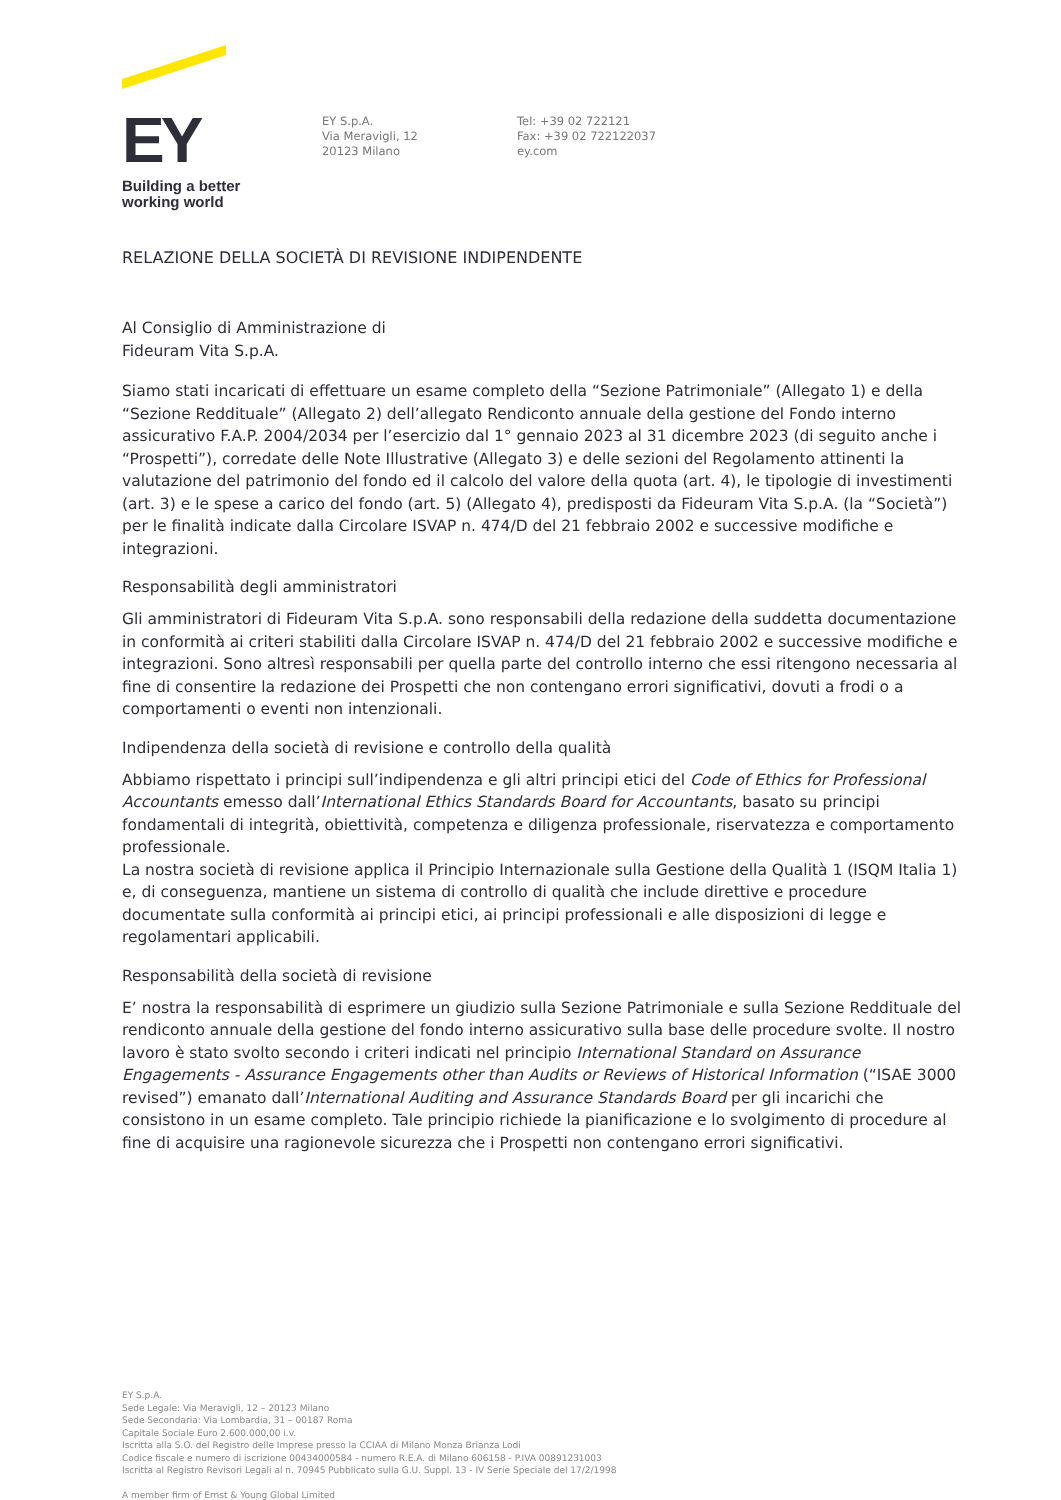EY
Building a better
working world
EY S.p.A.
Via Meravigli, 12
20123 Milano
Tel: +39 02 722121
Fax: +39 02 722122037
ey.com
RELAZIONE DELLA SOCIETÀ DI REVISIONE INDIPENDENTE
Al Consiglio di Amministrazione di
Fideuram Vita S.p.A.
Siamo stati incaricati di effettuare un esame completo della “Sezione Patrimoniale” (Allegato 1) e della “Sezione Reddituale” (Allegato 2) dell’allegato Rendiconto annuale della gestione del Fondo interno assicurativo F.A.P. 2004/2034 per l’esercizio dal 1° gennaio 2023 al 31 dicembre 2023 (di seguito anche i “Prospetti”), corredate delle Note Illustrative (Allegato 3) e delle sezioni del Regolamento attinenti la valutazione del patrimonio del fondo ed il calcolo del valore della quota (art. 4), le tipologie di investimenti (art. 3) e le spese a carico del fondo (art. 5) (Allegato 4), predisposti da Fideuram Vita S.p.A. (la “Società”) per le finalità indicate dalla Circolare ISVAP n. 474/D del 21 febbraio 2002 e successive modifiche e integrazioni.
Responsabilità degli amministratori
Gli amministratori di Fideuram Vita S.p.A. sono responsabili della redazione della suddetta documentazione in conformità ai criteri stabiliti dalla Circolare ISVAP n. 474/D del 21 febbraio 2002 e successive modifiche e integrazioni. Sono altresì responsabili per quella parte del controllo interno che essi ritengono necessaria al fine di consentire la redazione dei Prospetti che non contengano errori significativi, dovuti a frodi o a comportamenti o eventi non intenzionali.
Indipendenza della società di revisione e controllo della qualità
Abbiamo rispettato i principi sull’indipendenza e gli altri principi etici del Code of Ethics for Professional Accountants emesso dall’International Ethics Standards Board for Accountants, basato su principi fondamentali di integrità, obiettività, competenza e diligenza professionale, riservatezza e comportamento professionale.
La nostra società di revisione applica il Principio Internazionale sulla Gestione della Qualità 1 (ISQM Italia 1) e, di conseguenza, mantiene un sistema di controllo di qualità che include direttive e procedure documentate sulla conformità ai principi etici, ai principi professionali e alle disposizioni di legge e regolamentari applicabili.
Responsabilità della società di revisione
E’ nostra la responsabilità di esprimere un giudizio sulla Sezione Patrimoniale e sulla Sezione Reddituale del rendiconto annuale della gestione del fondo interno assicurativo sulla base delle procedure svolte. Il nostro lavoro è stato svolto secondo i criteri indicati nel principio International Standard on Assurance Engagements - Assurance Engagements other than Audits or Reviews of Historical Information (“ISAE 3000 revised”) emanato dall’International Auditing and Assurance Standards Board per gli incarichi che consistono in un esame completo. Tale principio richiede la pianificazione e lo svolgimento di procedure al fine di acquisire una ragionevole sicurezza che i Prospetti non contengano errori significativi.
EY S.p.A.
Sede Legale: Via Meravigli, 12 – 20123 Milano
Sede Secondaria: Via Lombardia, 31 – 00187 Roma
Capitale Sociale Euro 2.600.000,00 i.v.
Iscritta alla S.O. del Registro delle Imprese presso la CCIAA di Milano Monza Brianza Lodi
Codice fiscale e numero di iscrizione 00434000584 - numero R.E.A. di Milano 606158 - P.IVA 00891231003
Iscritta al Registro Revisori Legali al n. 70945 Pubblicato sulla G.U. Suppl. 13 - IV Serie Speciale del 17/2/1998
A member firm of Ernst & Young Global Limited